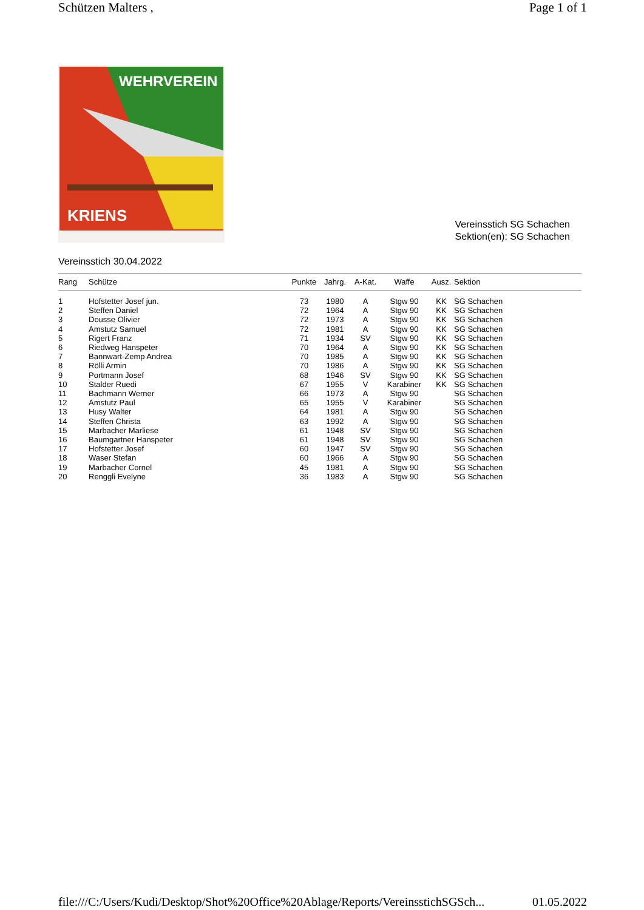Schützen Malters , Page 1 of 1
WEHRVEREIN
KRIENS
Vereinsstich SG Schachen
Sektion(en): SG Schachen
Vereinsstich 30.04.2022
| Rang | Schütze | Punkte | Jahrg. | A-Kat. | Waffe | Ausz. | Sektion |
| --- | --- | --- | --- | --- | --- | --- | --- |
| 1 | Hofstetter Josef jun. | 73 | 1980 | A | Stgw 90 | KK | SG Schachen |
| 2 | Steffen Daniel | 72 | 1964 | A | Stgw 90 | KK | SG Schachen |
| 3 | Dousse Olivier | 72 | 1973 | A | Stgw 90 | KK | SG Schachen |
| 4 | Amstutz Samuel | 72 | 1981 | A | Stgw 90 | KK | SG Schachen |
| 5 | Rigert Franz | 71 | 1934 | SV | Stgw 90 | KK | SG Schachen |
| 6 | Riedweg Hanspeter | 70 | 1964 | A | Stgw 90 | KK | SG Schachen |
| 7 | Bannwart-Zemp Andrea | 70 | 1985 | A | Stgw 90 | KK | SG Schachen |
| 8 | Rölli Armin | 70 | 1986 | A | Stgw 90 | KK | SG Schachen |
| 9 | Portmann Josef | 68 | 1946 | SV | Stgw 90 | KK | SG Schachen |
| 10 | Stalder Ruedi | 67 | 1955 | V | Karabiner | KK | SG Schachen |
| 11 | Bachmann Werner | 66 | 1973 | A | Stgw 90 | | SG Schachen |
| 12 | Amstutz Paul | 65 | 1955 | V | Karabiner | | SG Schachen |
| 13 | Husy Walter | 64 | 1981 | A | Stgw 90 | | SG Schachen |
| 14 | Steffen Christa | 63 | 1992 | A | Stgw 90 | | SG Schachen |
| 15 | Marbacher Marliese | 61 | 1948 | SV | Stgw 90 | | SG Schachen |
| 16 | Baumgartner Hanspeter | 61 | 1948 | SV | Stgw 90 | | SG Schachen |
| 17 | Hofstetter Josef | 60 | 1947 | SV | Stgw 90 | | SG Schachen |
| 18 | Waser Stefan | 60 | 1966 | A | Stgw 90 | | SG Schachen |
| 19 | Marbacher Cornel | 45 | 1981 | A | Stgw 90 | | SG Schachen |
| 20 | Renggli Evelyne | 36 | 1983 | A | Stgw 90 | | SG Schachen |
file:///C:/Users/Kudi/Desktop/Shot%20Office%20Ablage/Reports/VereinsstichSGSch... 01.05.2022